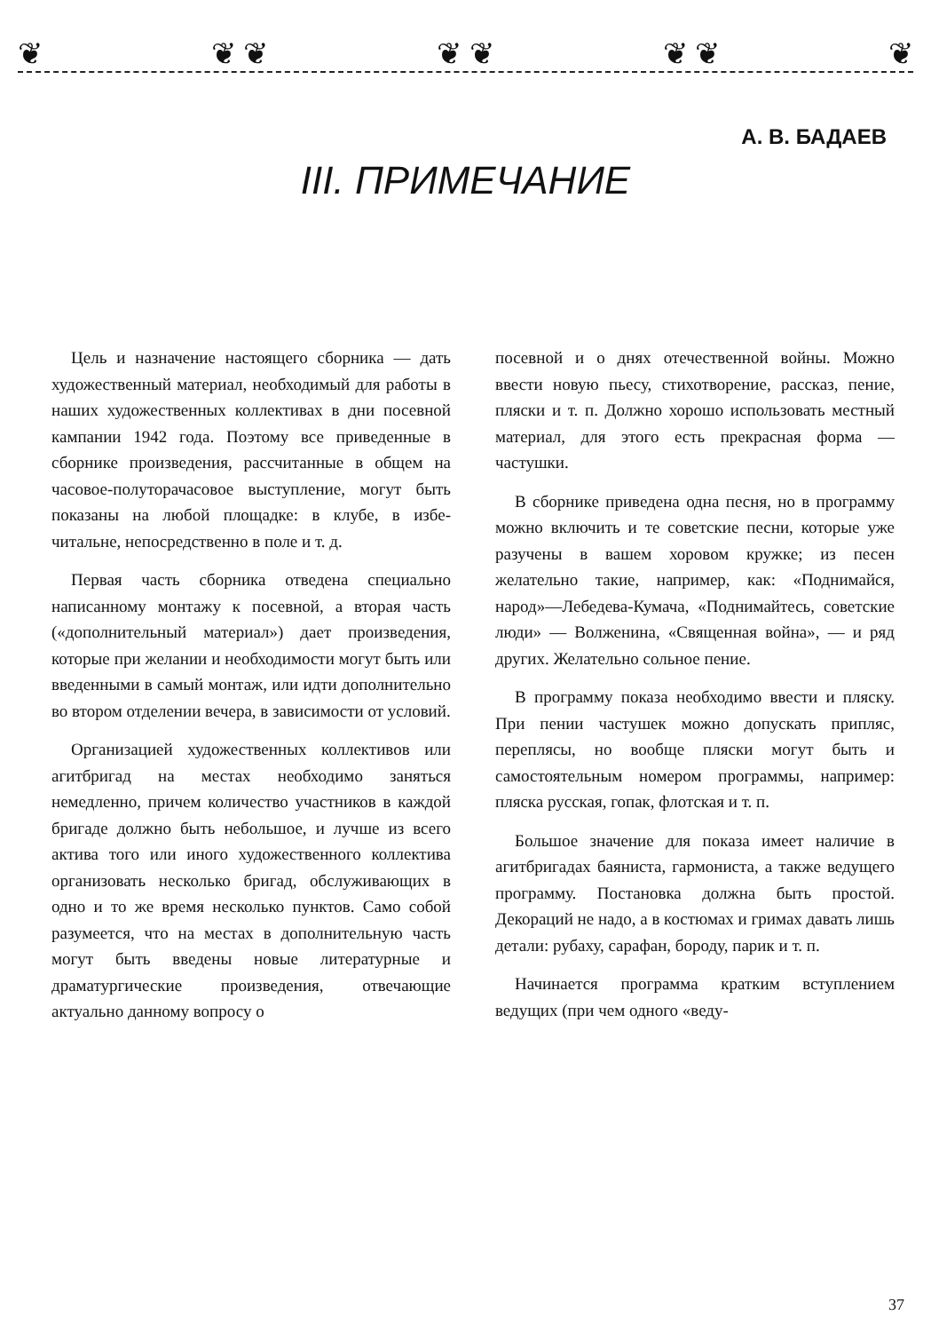❦ ❦ ❦ ❦ ❦ ❦ ❦ ❦
А. В. БАДАЕВ
III. ПРИМЕЧАНИЕ
Цель и назначение настоящего сборника — дать художественный материал, необходимый для работы в наших художественных коллективах в дни посевной кампании 1942 года. Поэтому все приведенные в сборнике произведения, рассчитанные в общем на часовое-полуторачасовое выступление, могут быть показаны на любой площадке: в клубе, в избе-читальне, непосредственно в поле и т. д.
Первая часть сборника отведена специально написанному монтажу к посевной, а вторая часть («дополнительный материал») дает произведения, которые при желании и необходимости могут быть или введенными в самый монтаж, или идти дополнительно во втором отделении вечера, в зависимости от условий.
Организацией художественных коллективов или агитбригад на местах необходимо заняться немедленно, причем количество участников в каждой бригаде должно быть небольшое, и лучше из всего актива того или иного художественного коллектива организовать несколько бригад, обслуживающих в одно и то же время несколько пунктов. Само собой разумеется, что на местах в дополнительную часть могут быть введены новые литературные и драматургические произведения, отвечающие актуально данному вопросу о
посевной и о днях отечественной войны. Можно ввести новую пьесу, стихотворение, рассказ, пение, пляски и т. п. Должно хорошо использовать местный материал, для этого есть прекрасная форма — частушки.
В сборнике приведена одна песня, но в программу можно включить и те советские песни, которые уже разучены в вашем хоровом кружке; из песен желательно такие, например, как: «Поднимайся, народ»—Лебедева-Кумача, «Поднимайтесь, советские люди» — Волженина, «Священная война», — и ряд других. Желательно сольное пение.
В программу показа необходимо ввести и пляску. При пении частушек можно допускать припляс, переплясы, но вообще пляски могут быть и самостоятельным номером программы, например: пляска русская, гопак, флотская и т. п.
Большое значение для показа имеет наличие в агитбригадах баяниста, гармониста, а также ведущего программу. Постановка должна быть простой. Декораций не надо, а в костюмах и гримах давать лишь детали: рубаху, сарафан, бороду, парик и т. п.
Начинается программа кратким вступлением ведущих (при чем одного «веду-
37